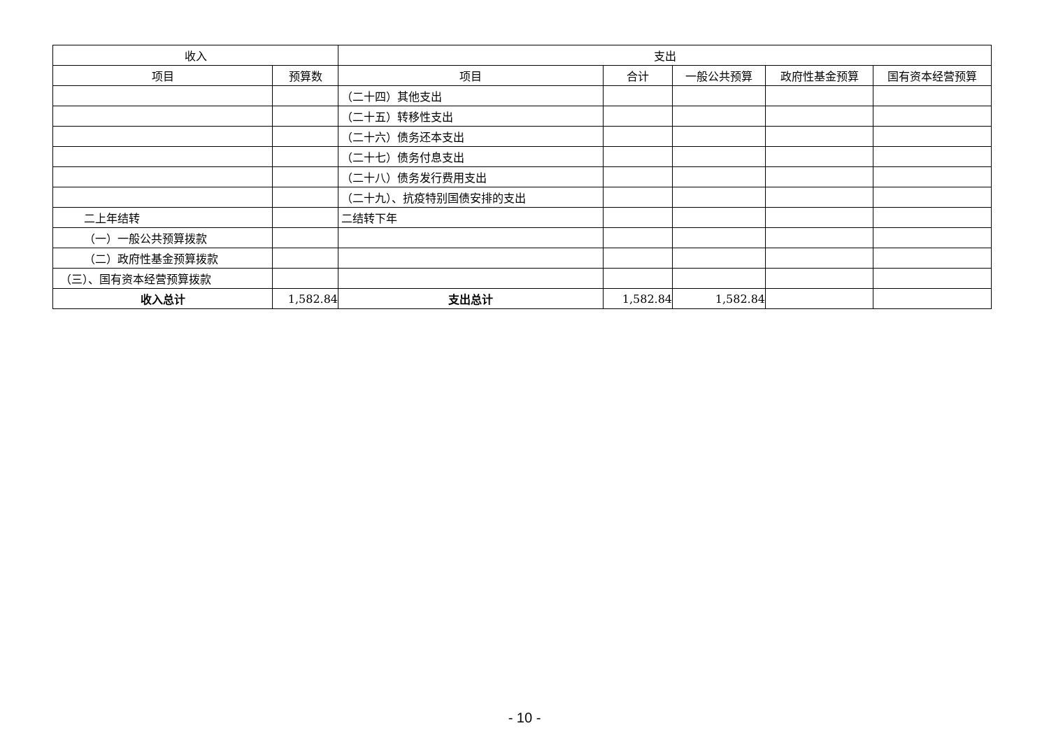| 收入 | | 支出 | | | | |
| --- | --- | --- | --- | --- | --- | --- |
| 项目 | 预算数 | 项目 | 合计 | 一般公共预算 | 政府性基金预算 | 国有资本经营预算 |
| | | （二十四）其他支出 | | | | |
| | | （二十五）转移性支出 | | | | |
| | | （二十六）债务还本支出 | | | | |
| | | （二十七）债务付息支出 | | | | |
| | | （二十八）债务发行费用支出 | | | | |
| | | （二十九）、抗疫特别国债安排的支出 | | | | |
| 二上年结转 | | 二结转下年 | | | | |
| （一）一般公共预算拨款 | | | | | | |
| （二）政府性基金预算拨款 | | | | | | |
| （三）、国有资本经营预算拨款 | | | | | | |
| 收入总计 | 1,582.84 | 支出总计 | 1,582.84 | 1,582.84 | | |
- 10 -